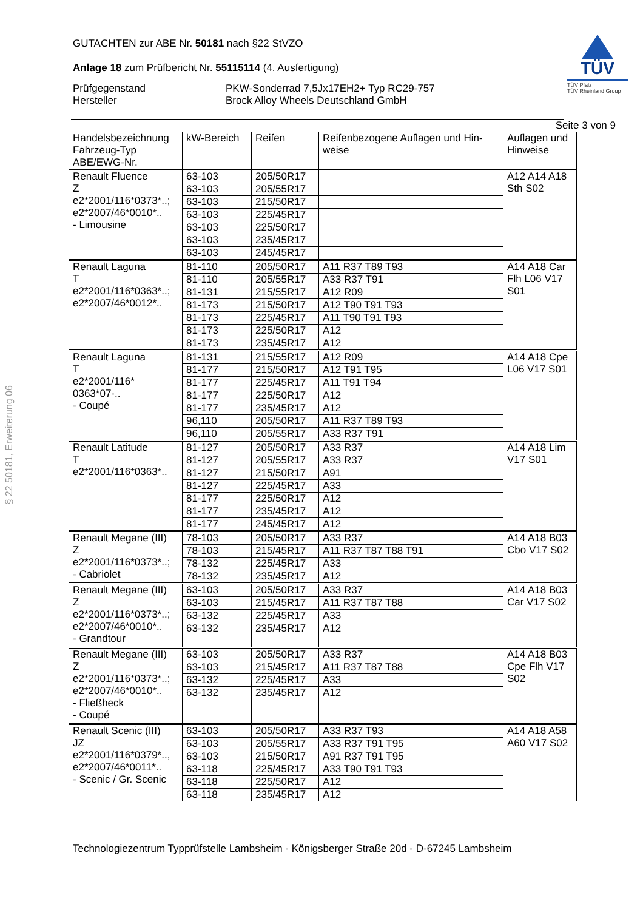§ 22 50181, Erweiterung 06
TÜV
TÜV Pfalz
TÜV Rheinland Group
GUTACHTEN zur ABE Nr. 50181 nach §22 StVZO
Anlage 18 zum Prüfbericht Nr. 55115114 (4. Ausfertigung)
Prüfgegenstand
Hersteller
PKW-Sonderrad 7,5Jx17EH2+ Typ RC29-757
Brock Alloy Wheels Deutschland GmbH
Seite 3 von 9
| Handelsbezeichnung Fahrzeug-Typ ABE/EWG-Nr. | kW-Bereich | Reifen | Reifenbezogene Auflagen und Hin- weise | Auflagen und Hinweise |
| --- | --- | --- | --- | --- |
| Renault Fluence Z e2*2001/116*0373*..; e2*2007/46*0010*.. - Limousine | 63-103 | 205/50R17 | | A12 A14 A18 Sth S02 |
| | 63-103 | 205/55R17 | | |
| | 63-103 | 215/50R17 | | |
| | 63-103 | 225/45R17 | | |
| | 63-103 | 225/50R17 | | |
| | 63-103 | 235/45R17 | | |
| | 63-103 | 245/45R17 | | |
| Renault Laguna T e2*2001/116*0363*..; e2*2007/46*0012*.. | 81-110 | 205/50R17 | A11 R37 T89 T93 | A14 A18 Car Flh L06 V17 S01 |
| | 81-110 | 205/55R17 | A33 R37 T91 | |
| | 81-131 | 215/55R17 | A12 R09 | |
| | 81-173 | 215/50R17 | A12 T90 T91 T93 | |
| | 81-173 | 225/45R17 | A11 T90 T91 T93 | |
| | 81-173 | 225/50R17 | A12 | |
| | 81-173 | 235/45R17 | A12 | |
| Renault Laguna T e2*2001/116* 0363*07-.. - Coupé | 81-131 | 215/55R17 | A12 R09 | A14 A18 Cpe L06 V17 S01 |
| | 81-177 | 215/50R17 | A12 T91 T95 | |
| | 81-177 | 225/45R17 | A11 T91 T94 | |
| | 81-177 | 225/50R17 | A12 | |
| | 81-177 | 235/45R17 | A12 | |
| | 96,110 | 205/50R17 | A11 R37 T89 T93 | |
| | 96,110 | 205/55R17 | A33 R37 T91 | |
| Renault Latitude T e2*2001/116*0363*.. | 81-127 | 205/50R17 | A33 R37 | A14 A18 Lim V17 S01 |
| | 81-127 | 205/55R17 | A33 R37 | |
| | 81-127 | 215/50R17 | A91 | |
| | 81-127 | 225/45R17 | A33 | |
| | 81-177 | 225/50R17 | A12 | |
| | 81-177 | 235/45R17 | A12 | |
| | 81-177 | 245/45R17 | A12 | |
| Renault Megane (III) Z e2*2001/116*0373*..; - Cabriolet | 78-103 | 205/50R17 | A33 R37 | A14 A18 B03 Cbo V17 S02 |
| | 78-103 | 215/45R17 | A11 R37 T87 T88 T91 | |
| | 78-132 | 225/45R17 | A33 | |
| | 78-132 | 235/45R17 | A12 | |
| Renault Megane (III) Z e2*2001/116*0373*..; e2*2007/46*0010*.. - Grandtour | 63-103 | 205/50R17 | A33 R37 | A14 A18 B03 Car V17 S02 |
| | 63-103 | 215/45R17 | A11 R37 T87 T88 | |
| | 63-132 | 225/45R17 | A33 | |
| | 63-132 | 235/45R17 | A12 | |
| Renault Megane (III) Z e2*2001/116*0373*..; e2*2007/46*0010*.. - Fließheck - Coupé | 63-103 | 205/50R17 | A33 R37 | A14 A18 B03 Cpe Flh V17 S02 |
| | 63-103 | 215/45R17 | A11 R37 T87 T88 | |
| | 63-132 | 225/45R17 | A33 | |
| | 63-132 | 235/45R17 | A12 | |
| Renault Scenic (III) JZ e2*2001/116*0379*.., e2*2007/46*0011*.. - Scenic / Gr. Scenic | 63-103 | 205/50R17 | A33 R37 T93 | A14 A18 A58 A60 V17 S02 |
| | 63-103 | 205/55R17 | A33 R37 T91 T95 | |
| | 63-103 | 215/50R17 | A91 R37 T91 T95 | |
| | 63-118 | 225/45R17 | A33 T90 T91 T93 | |
| | 63-118 | 225/50R17 | A12 | |
| | 63-118 | 235/45R17 | A12 | |
Technologiezentrum Typprüfstelle Lambsheim - Königsberger Straße 20d - D-67245 Lambsheim